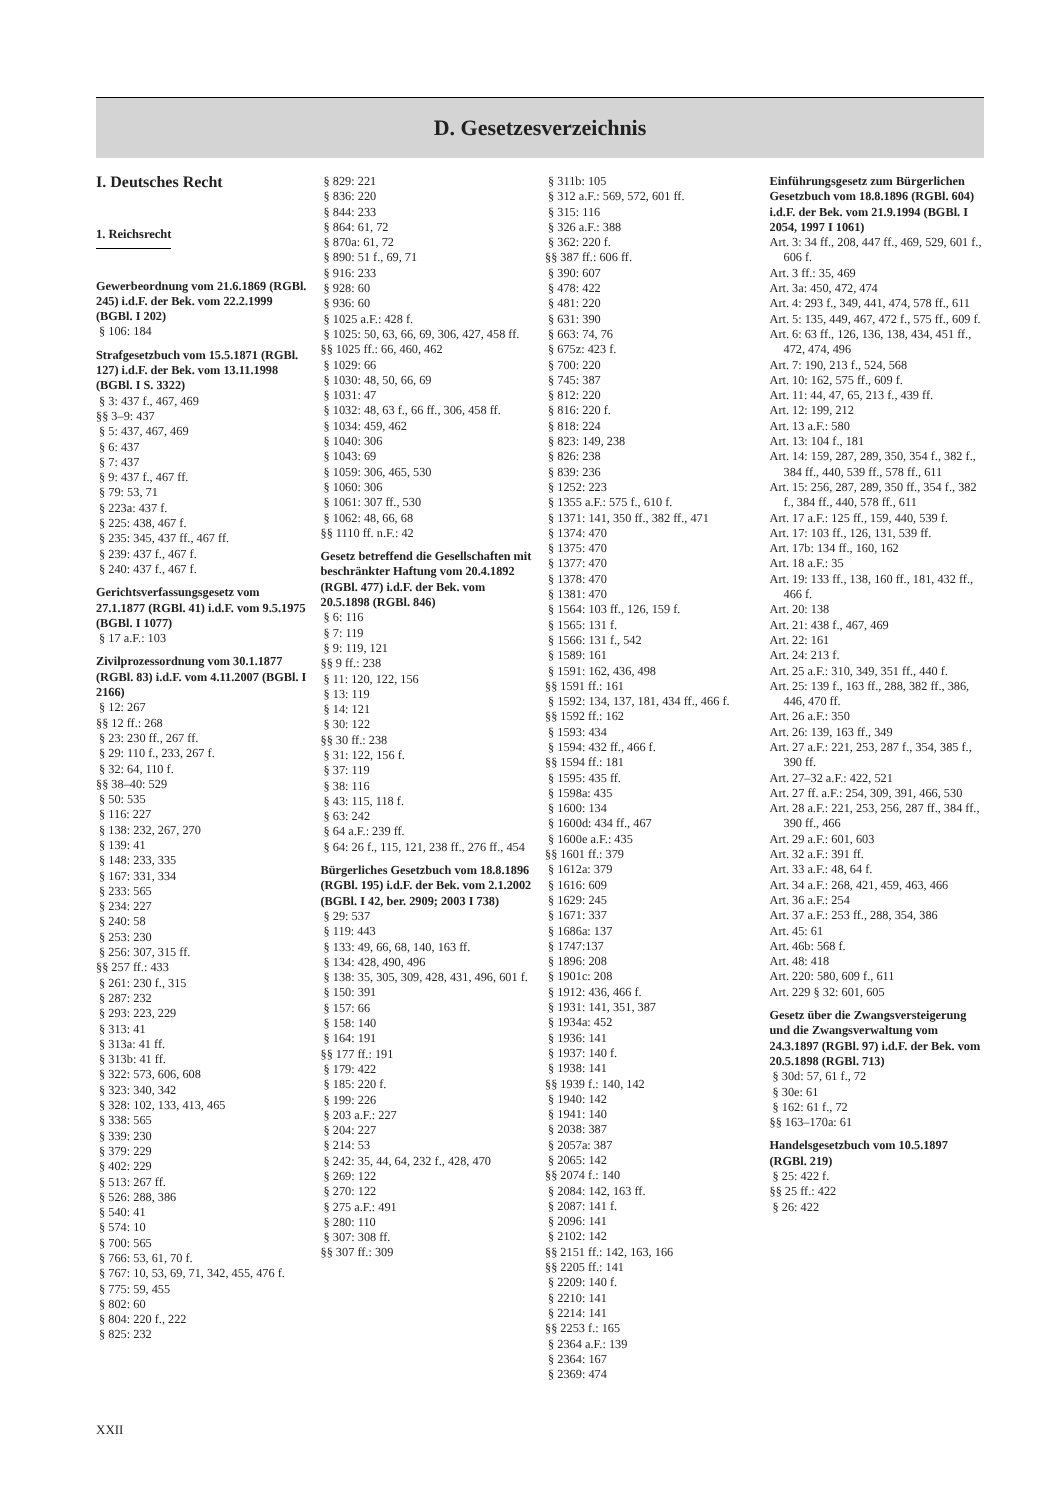D. Gesetzesverzeichnis
I. Deutsches Recht
1. Reichsrecht
Gewerbeordnung vom 21.6.1869 (RGBl. 245) i.d.F. der Bek. vom 22.2.1999 (BGBl. I 202)
§ 106: 184
Strafgesetzbuch vom 15.5.1871 (RGBl. 127) i.d.F. der Bek. vom 13.11.1998 (BGBl. I S. 3322)
§ 3: 437 f., 467, 469
§§ 3–9: 437
§ 5: 437, 467, 469
§ 6: 437
§ 7: 437
§ 9: 437 f., 467 ff.
§ 79: 53, 71
§ 223a: 437 f.
§ 225: 438, 467 f.
§ 235: 345, 437 ff., 467 ff.
§ 239: 437 f., 467 f.
§ 240: 437 f., 467 f.
Gerichtsverfassungsgesetz vom 27.1.1877 (RGBl. 41) i.d.F. vom 9.5.1975 (BGBl. I 1077)
§ 17 a.F.: 103
Zivilprozessordnung vom 30.1.1877 (RGBl. 83) i.d.F. vom 4.11.2007 (BGBl. I 2166)
§ 12: 267
§§ 12 ff.: 268
§ 23: 230 ff., 267 ff.
§ 29: 110 f., 233, 267 f.
§ 32: 64, 110 f.
§§ 38–40: 529
§ 50: 535
§ 116: 227
§ 138: 232, 267, 270
§ 139: 41
§ 148: 233, 335
§ 167: 331, 334
§ 233: 565
§ 234: 227
§ 240: 58
§ 253: 230
§ 256: 307, 315 ff.
§§ 257 ff.: 433
§ 261: 230 f., 315
§ 287: 232
§ 293: 223, 229
§ 313: 41
§ 313a: 41 ff.
§ 313b: 41 ff.
§ 322: 573, 606, 608
§ 323: 340, 342
§ 328: 102, 133, 413, 465
§ 338: 565
§ 339: 230
§ 379: 229
§ 402: 229
§ 513: 267 ff.
§ 526: 288, 386
§ 540: 41
§ 574: 10
§ 700: 565
§ 766: 53, 61, 70 f.
§ 767: 10, 53, 69, 71, 342, 455, 476 f.
§ 775: 59, 455
§ 802: 60
§ 804: 220 f., 222
§ 825: 232
§ 829: 221
§ 836: 220
§ 844: 233
§ 864: 61, 72
§ 870a: 61, 72
§ 890: 51 f., 69, 71
§ 916: 233
§ 928: 60
§ 936: 60
§ 1025 a.F.: 428 f.
§ 1025: 50, 63, 66, 69, 306, 427, 458 ff.
§§ 1025 ff.: 66, 460, 462
§ 1029: 66
§ 1030: 48, 50, 66, 69
§ 1031: 47
§ 1032: 48, 63 f., 66 ff., 306, 458 ff.
§ 1034: 459, 462
§ 1040: 306
§ 1043: 69
§ 1059: 306, 465, 530
§ 1060: 306
§ 1061: 307 ff., 530
§ 1062: 48, 66, 68
§§ 1110 ff. n.F.: 42
Gesetz betreffend die Gesellschaften mit beschränkter Haftung vom 20.4.1892 (RGBl. 477) i.d.F. der Bek. vom 20.5.1898 (RGBl. 846)
§ 6: 116
§ 7: 119
§ 9: 119, 121
§§ 9 ff.: 238
§ 11: 120, 122, 156
§ 13: 119
§ 14: 121
§ 30: 122
§§ 30 ff.: 238
§ 31: 122, 156 f.
§ 37: 119
§ 38: 116
§ 43: 115, 118 f.
§ 63: 242
§ 64 a.F.: 239 ff.
§ 64: 26 f., 115, 121, 238 ff., 276 ff., 454
Bürgerliches Gesetzbuch vom 18.8.1896 (RGBl. 195) i.d.F. der Bek. vom 2.1.2002 (BGBl. I 42, ber. 2909; 2003 I 738)
§ 29: 537
§ 119: 443
§ 133: 49, 66, 68, 140, 163 ff.
§ 134: 428, 490, 496
§ 138: 35, 305, 309, 428, 431, 496, 601 f.
§ 150: 391
§ 157: 66
§ 158: 140
§ 164: 191
§§ 177 ff.: 191
§ 179: 422
§ 185: 220 f.
§ 199: 226
§ 203 a.F.: 227
§ 204: 227
§ 214: 53
§ 242: 35, 44, 64, 232 f., 428, 470
§ 269: 122
§ 270: 122
§ 275 a.F.: 491
§ 280: 110
§ 307: 308 ff.
§§ 307 ff.: 309
§ 311b: 105
§ 312 a.F.: 569, 572, 601 ff.
§ 315: 116
§ 326 a.F.: 388
§ 362: 220 f.
§§ 387 ff.: 606 ff.
§ 390: 607
§ 478: 422
§ 481: 220
§ 631: 390
§ 663: 74, 76
§ 675z: 423 f.
§ 700: 220
§ 745: 387
§ 812: 220
§ 816: 220 f.
§ 818: 224
§ 823: 149, 238
§ 826: 238
§ 839: 236
§ 1252: 223
§ 1355 a.F.: 575 f., 610 f.
§ 1371: 141, 350 ff., 382 ff., 471
§ 1374: 470
§ 1375: 470
§ 1377: 470
§ 1378: 470
§ 1381: 470
§ 1564: 103 ff., 126, 159 f.
§ 1565: 131 f.
§ 1566: 131 f., 542
§ 1589: 161
§ 1591: 162, 436, 498
§§ 1591 ff.: 161
§ 1592: 134, 137, 181, 434 ff., 466 f.
§§ 1592 ff.: 162
§ 1593: 434
§ 1594: 432 ff., 466 f.
§§ 1594 ff.: 181
§ 1595: 435 ff.
§ 1598a: 435
§ 1600: 134
§ 1600d: 434 ff., 467
§ 1600e a.F.: 435
§§ 1601 ff.: 379
§ 1612a: 379
§ 1616: 609
§ 1629: 245
§ 1671: 337
§ 1686a: 137
§ 1747:137
§ 1896: 208
§ 1901c: 208
§ 1912: 436, 466 f.
§ 1931: 141, 351, 387
§ 1934a: 452
§ 1936: 141
§ 1937: 140 f.
§ 1938: 141
§§ 1939 f.: 140, 142
§ 1940: 142
§ 1941: 140
§ 2038: 387
§ 2057a: 387
§ 2065: 142
§§ 2074 f.: 140
§ 2084: 142, 163 ff.
§ 2087: 141 f.
§ 2096: 141
§ 2102: 142
§§ 2151 ff.: 142, 163, 166
§§ 2205 ff.: 141
§ 2209: 140 f.
§ 2210: 141
§ 2214: 141
§§ 2253 f.: 165
§ 2364 a.F.: 139
§ 2364: 167
§ 2369: 474
Einführungsgesetz zum Bürgerlichen Gesetzbuch vom 18.8.1896 (RGBl. 604) i.d.F. der Bek. vom 21.9.1994 (BGBl. I 2054, 1997 I 1061)
Art. 3: 34 ff., 208, 447 ff., 469, 529, 601 f., 606 f.
Art. 3 ff.: 35, 469
Art. 3a: 450, 472, 474
Art. 4: 293 f., 349, 441, 474, 578 ff., 611
Art. 5: 135, 449, 467, 472 f., 575 ff., 609 f.
Art. 6: 63 ff., 126, 136, 138, 434, 451 ff., 472, 474, 496
Art. 7: 190, 213 f., 524, 568
Art. 10: 162, 575 ff., 609 f.
Art. 11: 44, 47, 65, 213 f., 439 ff.
Art. 12: 199, 212
Art. 13 a.F.: 580
Art. 13: 104 f., 181
Art. 14: 159, 287, 289, 350, 354 f., 382 f., 384 ff., 440, 539 ff., 578 ff., 611
Art. 15: 256, 287, 289, 350 ff., 354 f., 382 f., 384 ff., 440, 578 ff., 611
Art. 17 a.F.: 125 ff., 159, 440, 539 f.
Art. 17: 103 ff., 126, 131, 539 ff.
Art. 17b: 134 ff., 160, 162
Art. 18 a.F.: 35
Art. 19: 133 ff., 138, 160 ff., 181, 432 ff., 466 f.
Art. 20: 138
Art. 21: 438 f., 467, 469
Art. 22: 161
Art. 24: 213 f.
Art. 25 a.F.: 310, 349, 351 ff., 440 f.
Art. 25: 139 f., 163 ff., 288, 382 ff., 386, 446, 470 ff.
Art. 26 a.F.: 350
Art. 26: 139, 163 ff., 349
Art. 27 a.F.: 221, 253, 287 f., 354, 385 f., 390 ff.
Art. 27–32 a.F.: 422, 521
Art. 27 ff. a.F.: 254, 309, 391, 466, 530
Art. 28 a.F.: 221, 253, 256, 287 ff., 384 ff., 390 ff., 466
Art. 29 a.F.: 601, 603
Art. 32 a.F.: 391 ff.
Art. 33 a.F.: 48, 64 f.
Art. 34 a.F.: 268, 421, 459, 463, 466
Art. 36 a.F.: 254
Art. 37 a.F.: 253 ff., 288, 354, 386
Art. 45: 61
Art. 46b: 568 f.
Art. 48: 418
Art. 220: 580, 609 f., 611
Art. 229 § 32: 601, 605
Gesetz über die Zwangsversteigerung und die Zwangsverwaltung vom 24.3.1897 (RGBl. 97) i.d.F. der Bek. vom 20.5.1898 (RGBl. 713)
§ 30d: 57, 61 f., 72
§ 30e: 61
§ 162: 61 f., 72
§§ 163–170a: 61
Handelsgesetzbuch vom 10.5.1897 (RGBl. 219)
§ 25: 422 f.
§§ 25 ff.: 422
§ 26: 422
XXII